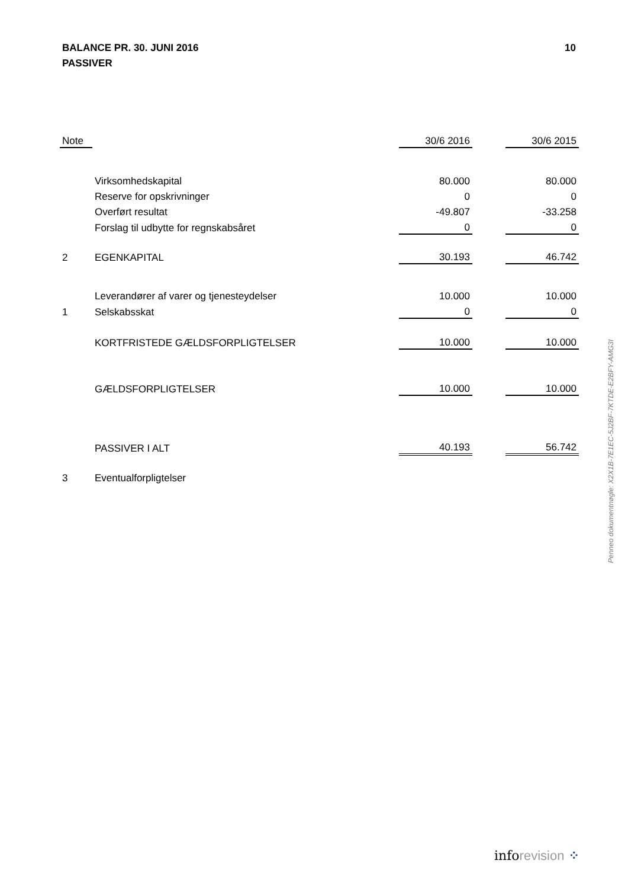10 BALANCE PR. 30. JUNI 2016
PASSIVER
| Note | | 30/6 2016 | | 30/6 2015 |
| | Virksomhedskapital | 80.000 | | 80.000 |
| | Reserve for opskrivninger | 0 | | 0 |
| | Overført resultat | -49.807 | | -33.258 |
| | Forslag til udbytte for regnskabsåret | 0 | | 0 |
| 2 | EGENKAPITAL | 30.193 | | 46.742 |
| | Leverandører af varer og tjenesteydelser | 10.000 | | 10.000 |
| 1 | Selskabsskat | 0 | | 0 |
| | KORTFRISTEDE GÆLDSFORPLIGTELSER | 10.000 | | 10.000 |
| | GÆLDSFORPLIGTELSER | 10.000 | | 10.000 |
| | PASSIVER I ALT | 40.193 | | 56.742 |
| 3 | Eventualforpligtelser | | | |
Penneo dokumentnøgle: X2X1B-7E1EC-5J2BF-7KTDE-E2BFY-AMG3I
inforevision ⁘